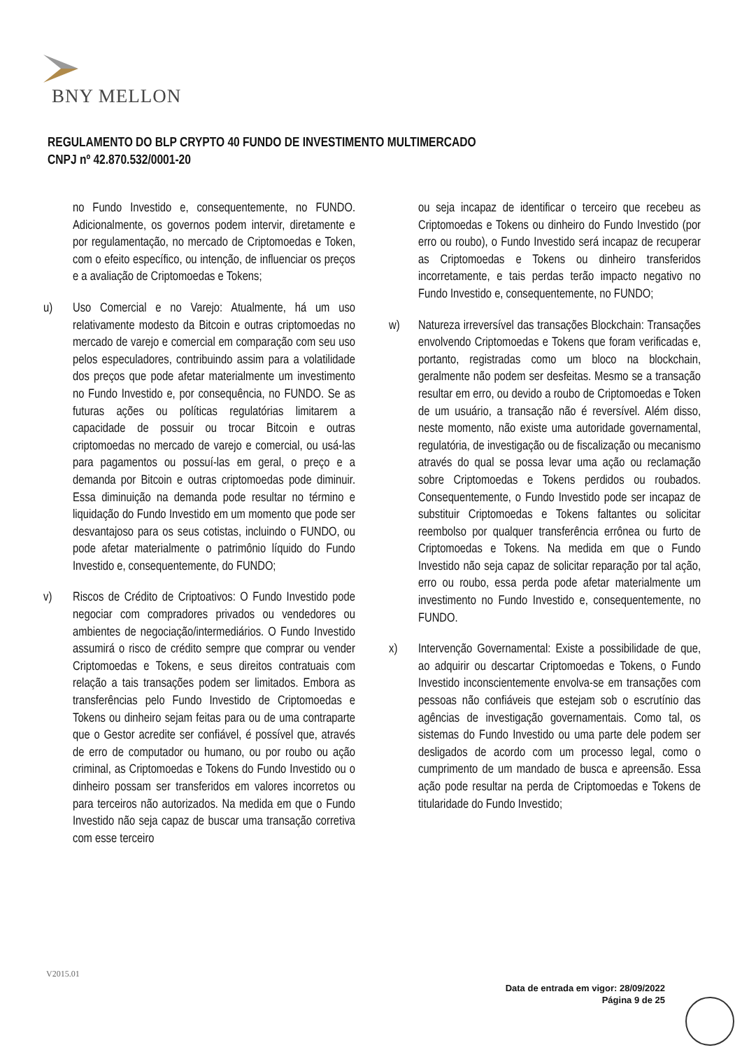BNY MELLON
REGULAMENTO DO BLP CRYPTO 40 FUNDO DE INVESTIMENTO MULTIMERCADO
CNPJ nº 42.870.532/0001-20
no Fundo Investido e, consequentemente, no FUNDO. Adicionalmente, os governos podem intervir, diretamente e por regulamentação, no mercado de Criptomoedas e Token, com o efeito específico, ou intenção, de influenciar os preços e a avaliação de Criptomoedas e Tokens;
u) Uso Comercial e no Varejo: Atualmente, há um uso relativamente modesto da Bitcoin e outras criptomoedas no mercado de varejo e comercial em comparação com seu uso pelos especuladores, contribuindo assim para a volatilidade dos preços que pode afetar materialmente um investimento no Fundo Investido e, por consequência, no FUNDO. Se as futuras ações ou políticas regulatórias limitarem a capacidade de possuir ou trocar Bitcoin e outras criptomoedas no mercado de varejo e comercial, ou usá-las para pagamentos ou possuí-las em geral, o preço e a demanda por Bitcoin e outras criptomoedas pode diminuir. Essa diminuição na demanda pode resultar no término e liquidação do Fundo Investido em um momento que pode ser desvantajoso para os seus cotistas, incluindo o FUNDO, ou pode afetar materialmente o patrimônio líquido do Fundo Investido e, consequentemente, do FUNDO;
v) Riscos de Crédito de Criptoativos: O Fundo Investido pode negociar com compradores privados ou vendedores ou ambientes de negociação/intermediários. O Fundo Investido assumirá o risco de crédito sempre que comprar ou vender Criptomoedas e Tokens, e seus direitos contratuais com relação a tais transações podem ser limitados. Embora as transferências pelo Fundo Investido de Criptomoedas e Tokens ou dinheiro sejam feitas para ou de uma contraparte que o Gestor acredite ser confiável, é possível que, através de erro de computador ou humano, ou por roubo ou ação criminal, as Criptomoedas e Tokens do Fundo Investido ou o dinheiro possam ser transferidos em valores incorretos ou para terceiros não autorizados. Na medida em que o Fundo Investido não seja capaz de buscar uma transação corretiva com esse terceiro
ou seja incapaz de identificar o terceiro que recebeu as Criptomoedas e Tokens ou dinheiro do Fundo Investido (por erro ou roubo), o Fundo Investido será incapaz de recuperar as Criptomoedas e Tokens ou dinheiro transferidos incorretamente, e tais perdas terão impacto negativo no Fundo Investido e, consequentemente, no FUNDO;
w) Natureza irreversível das transações Blockchain: Transações envolvendo Criptomoedas e Tokens que foram verificadas e, portanto, registradas como um bloco na blockchain, geralmente não podem ser desfeitas. Mesmo se a transação resultar em erro, ou devido a roubo de Criptomoedas e Token de um usuário, a transação não é reversível. Além disso, neste momento, não existe uma autoridade governamental, regulatória, de investigação ou de fiscalização ou mecanismo através do qual se possa levar uma ação ou reclamação sobre Criptomoedas e Tokens perdidos ou roubados. Consequentemente, o Fundo Investido pode ser incapaz de substituir Criptomoedas e Tokens faltantes ou solicitar reembolso por qualquer transferência errônea ou furto de Criptomoedas e Tokens. Na medida em que o Fundo Investido não seja capaz de solicitar reparação por tal ação, erro ou roubo, essa perda pode afetar materialmente um investimento no Fundo Investido e, consequentemente, no FUNDO.
x) Intervenção Governamental: Existe a possibilidade de que, ao adquirir ou descartar Criptomoedas e Tokens, o Fundo Investido inconscientemente envolva-se em transações com pessoas não confiáveis que estejam sob o escrutínio das agências de investigação governamentais. Como tal, os sistemas do Fundo Investido ou uma parte dele podem ser desligados de acordo com um processo legal, como o cumprimento de um mandado de busca e apreensão. Essa ação pode resultar na perda de Criptomoedas e Tokens de titularidade do Fundo Investido;
V2015.01
Data de entrada em vigor: 28/09/2022
Página 9 de 25